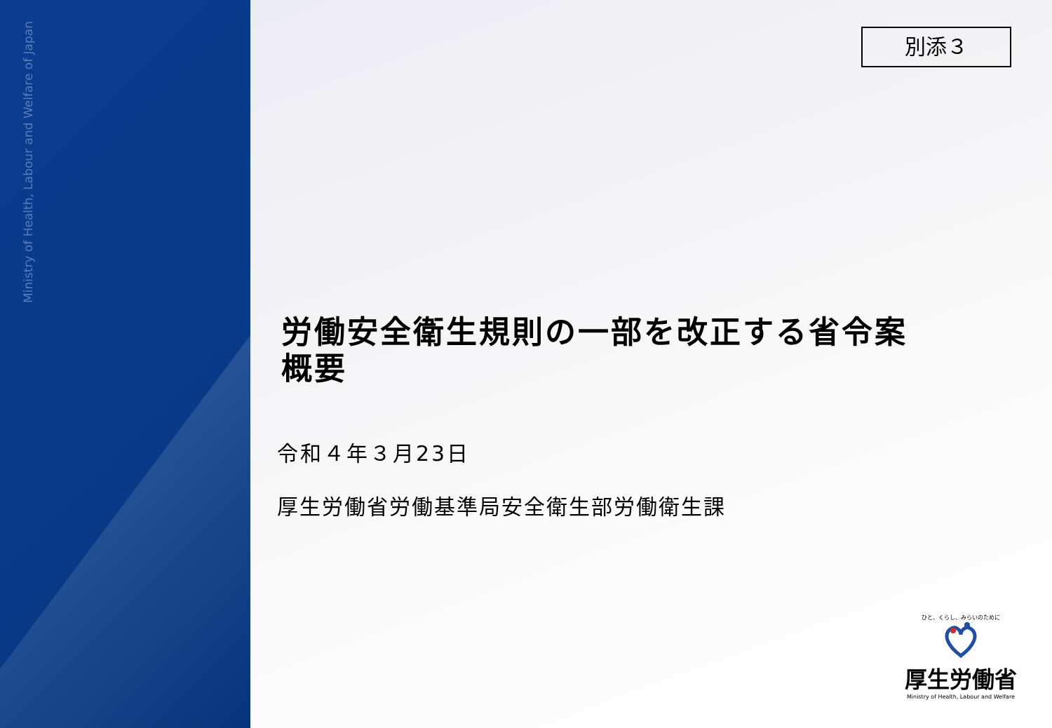Ministry of Health, Labour and Welfare of Japan
別添３
労働安全衛生規則の一部を改正する省令案
概要
令和４年３月23日
厚生労働省労働基準局安全衛生部労働衛生課
ひと、くらし、みらいのために
厚生労働省
Ministry of Health, Labour and Welfare